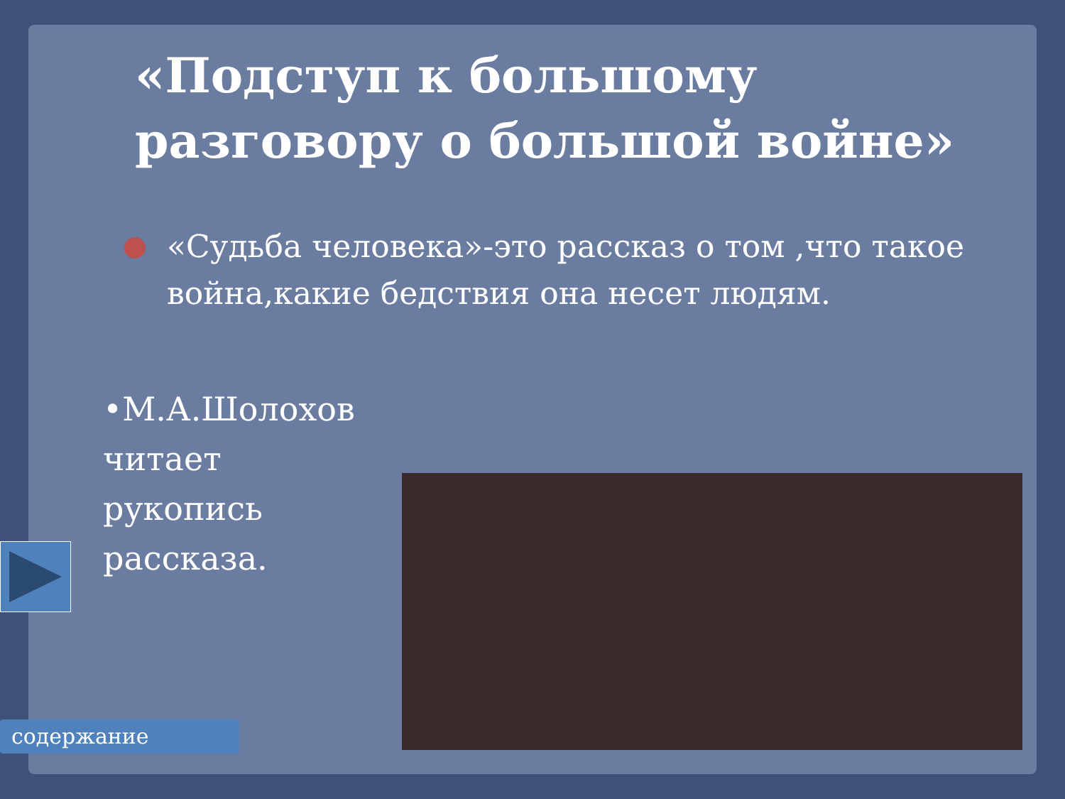«Подступ к большому разговору о большой войне»
«Судьба человека»-это рассказ о том ,что такое война,какие бедствия она несет людям.
•М.А.Шолохов читает рукопись рассказа.
содержание